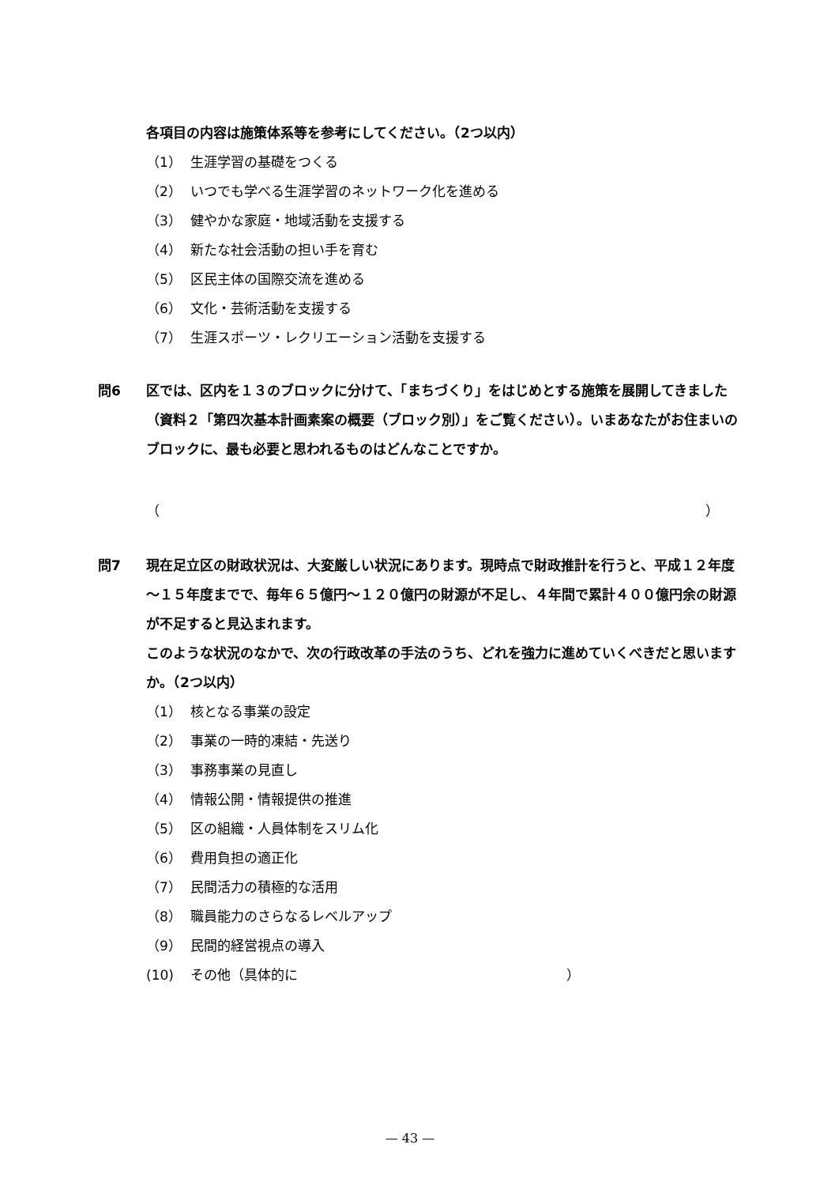各項目の内容は施策体系等を参考にしてください。（2つ以内）
（1） 生涯学習の基礎をつくる
（2） いつでも学べる生涯学習のネットワーク化を進める
（3） 健やかな家庭・地域活動を支援する
（4） 新たな社会活動の担い手を育む
（5） 区民主体の国際交流を進める
（6） 文化・芸術活動を支援する
（7） 生涯スポーツ・レクリエーション活動を支援する
問6 区では、区内を１３のブロックに分けて、「まちづくり」をはじめとする施策を展開してきました（資料２「第四次基本計画素案の概要（ブロック別）」をご覧ください）。いまあなたがお住まいのブロックに、最も必要と思われるものはどんなことですか。
（ ）
問7 現在足立区の財政状況は、大変厳しい状況にあります。現時点で財政推計を行うと、平成１２年度～１５年度までで、毎年６５億円～１２０億円の財源が不足し、４年間で累計４００億円余の財源が不足すると見込まれます。
このような状況のなかで、次の行政改革の手法のうち、どれを強力に進めていくべきだと思いますか。（2つ以内）
（1） 核となる事業の設定
（2） 事業の一時的凍結・先送り
（3） 事務事業の見直し
（4） 情報公開・情報提供の推進
（5） 区の組織・人員体制をスリム化
（6） 費用負担の適正化
（7） 民間活力の積極的な活用
（8） 職員能力のさらなるレベルアップ
（9） 民間的経営視点の導入
(10) その他（具体的に ）
— 43 —